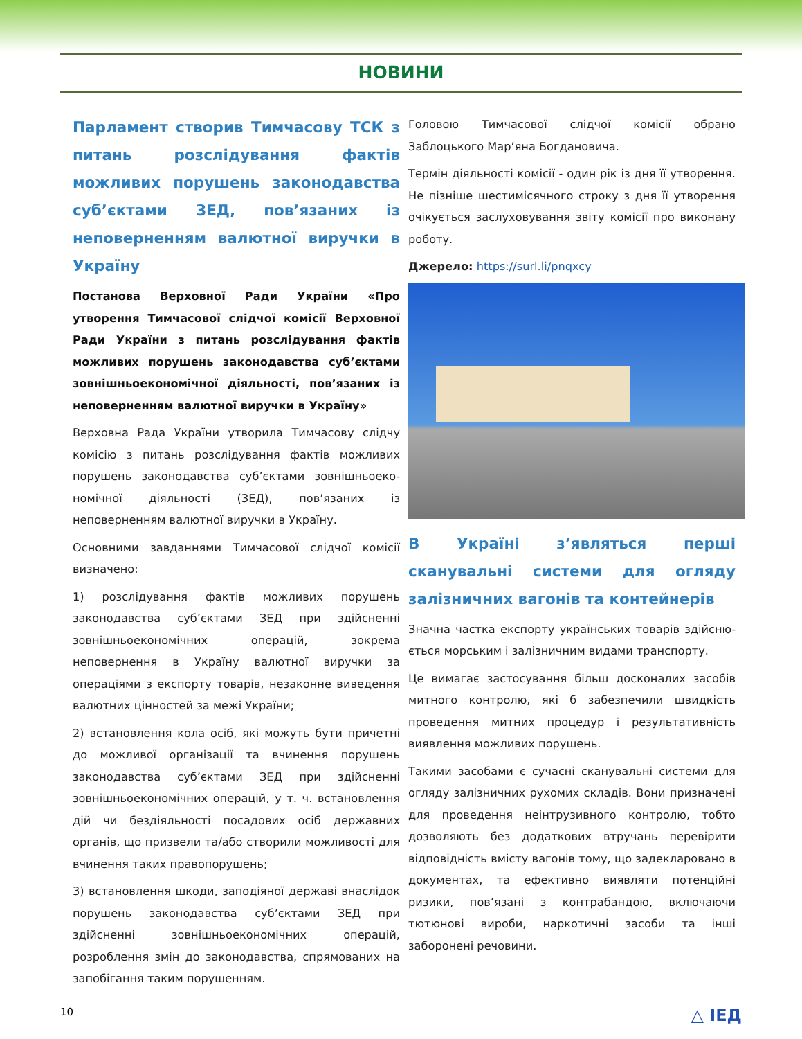НОВИНИ
Парламент створив Тимчасову ТСК з питань розслідування фактів можливих порушень законодавства суб’єктами ЗЕД, пов’язаних із неповерненням валютної виручки в Україну
Постанова Верховної Ради України «Про утворення Тимчасової слідчої комісії Верховної Ради України з питань розслідування фактів можливих порушень законодавства суб’єктами зовнішньоекономічної діяльності, пов’язаних із неповерненням валютної виручки в Україну»
Верховна Рада України утворила Тимчасову слідчу комісію з питань розслідування фактів можливих порушень законодавства суб’єктами зовнішньоеко­номічної діяльності (ЗЕД), пов’язаних із неповерненням валютної виручки в Україну.
Основними завданнями Тимчасової слідчої комісії визначено:
1) розслідування фактів можливих порушень законодавства суб’єктами ЗЕД при здійсненні зовнішньо­економічних операцій, зокрема неповернення в Україну валютної виручки за операціями з експорту товарів, незаконне виведення валютних цінностей за межі України;
2) встановлення кола осіб, які можуть бути причетні до можливої організації та вчинення порушень законодавства суб’єктами ЗЕД при здійсненні зовнішньоекономічних операцій, у т. ч. встановлення дій чи бездіяльності посадових осіб державних органів, що призвели та/або створили можливості для вчинення таких правопорушень;
3) встановлення шкоди, заподіяної державі внаслідок порушень законодавства суб’єктами ЗЕД при здійсненні зовнішньоекономічних операцій, розроблення змін до законодавства, спрямованих на запобігання таким порушенням.
Головою Тимчасової слідчої комісії обрано Заблоцького Мар’яна Богдановича.
Термін діяльності комісії - один рік із дня її утворення. Не пізніше шестимісячного строку з дня її утворення очікується заслуховування звіту комісії про виконану роботу.
Джерело: https://surl.li/pnqxcy
В Україні з’являться перші сканувальні системи для огляду залізничних вагонів та контейнерів
Значна частка експорту українських товарів здійсню­ється морським і залізничним видами транспорту.
Це вимагає застосування більш досконалих засобів митного контролю, які б забезпечили швидкість проведення митних процедур і результативність виявлення можливих порушень.
Такими засобами є сучасні сканувальні системи для огляду залізничних рухомих складів. Вони призна­чені для проведення неінтрузивного контролю, тобто дозволяють без додаткових втручань перевірити відповідність вмісту вагонів тому, що задекларовано в документах, та ефективно виявляти потенційні ризики, пов’язані з контрабандою, включаючи тютюнові вироби, наркотичні засоби та інші заборонені речовини.
10 △ ІЕД